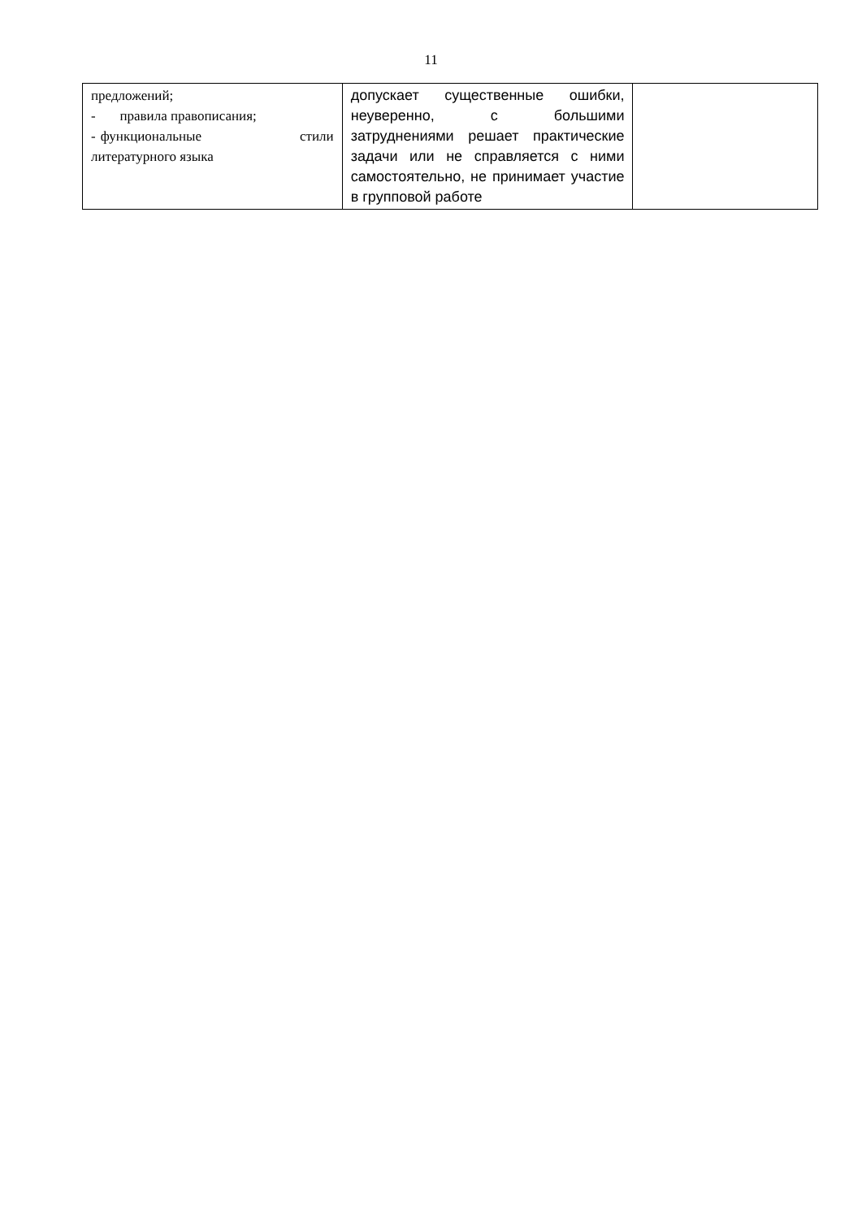11
| предложений; - правила правописания; - функциональные стили литературного языка | допускает существенные ошибки, неуверенно, с большими затруднениями решает практические задачи или не справляется с ними самостоятельно, не принимает участие в групповой работе | |